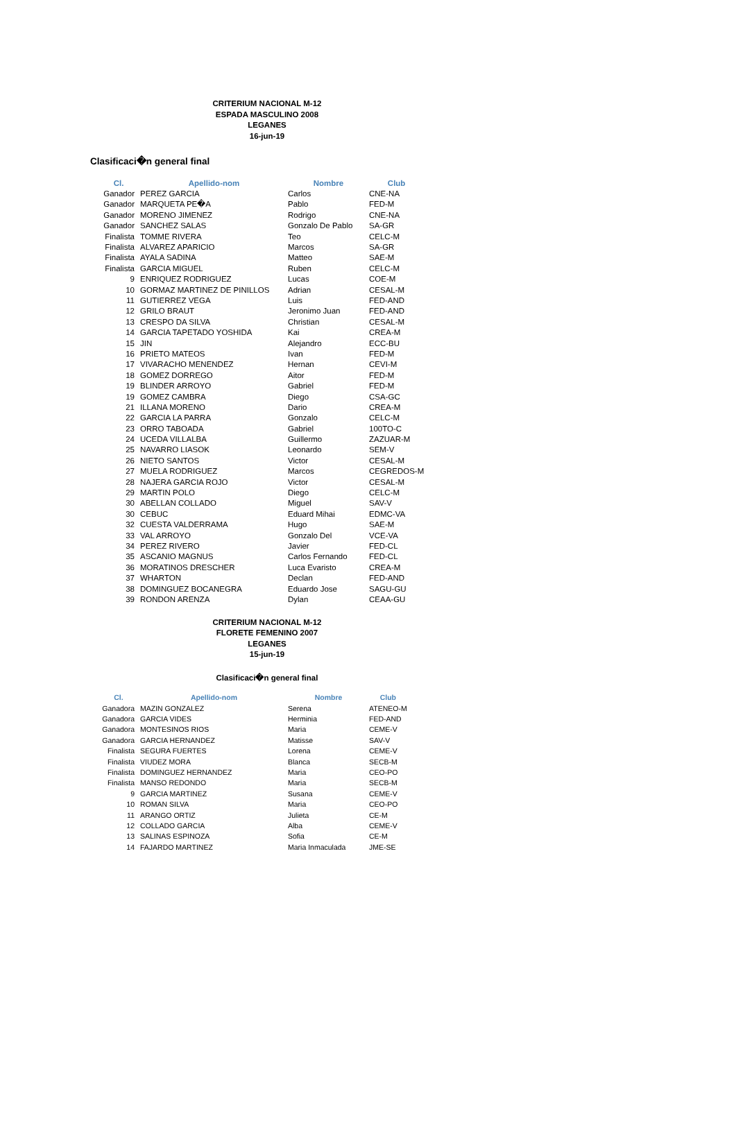CRITERIUM NACIONAL M-12
ESPADA MASCULINO 2008
LEGANES
16-jun-19
Clasificaci�n general final
| Cl. | Apellido-nom | Nombre | Club |
| --- | --- | --- | --- |
| Ganador | PEREZ GARCIA | Carlos | CNE-NA |
| Ganador | MARQUETA PE�A | Pablo | FED-M |
| Ganador | MORENO JIMENEZ | Rodrigo | CNE-NA |
| Ganador | SANCHEZ SALAS | Gonzalo De Pablo | SA-GR |
| Finalista | TOMME RIVERA | Teo | CELC-M |
| Finalista | ALVAREZ APARICIO | Marcos | SA-GR |
| Finalista | AYALA SADINA | Matteo | SAE-M |
| Finalista | GARCIA MIGUEL | Ruben | CELC-M |
| 9 | ENRIQUEZ RODRIGUEZ | Lucas | COE-M |
| 10 | GORMAZ MARTINEZ DE PINILLOS | Adrian | CESAL-M |
| 11 | GUTIERREZ VEGA | Luis | FED-AND |
| 12 | GRILO BRAUT | Jeronimo Juan | FED-AND |
| 13 | CRESPO DA SILVA | Christian | CESAL-M |
| 14 | GARCIA TAPETADO YOSHIDA | Kai | CREA-M |
| 15 | JIN | Alejandro | ECC-BU |
| 16 | PRIETO MATEOS | Ivan | FED-M |
| 17 | VIVARACHO MENENDEZ | Hernan | CEVI-M |
| 18 | GOMEZ DORREGO | Aitor | FED-M |
| 19 | BLINDER ARROYO | Gabriel | FED-M |
| 19 | GOMEZ CAMBRA | Diego | CSA-GC |
| 21 | ILLANA MORENO | Dario | CREA-M |
| 22 | GARCIA LA PARRA | Gonzalo | CELC-M |
| 23 | ORRO TABOADA | Gabriel | 100TO-C |
| 24 | UCEDA VILLALBA | Guillermo | ZAZUAR-M |
| 25 | NAVARRO LIASOK | Leonardo | SEM-V |
| 26 | NIETO SANTOS | Victor | CESAL-M |
| 27 | MUELA RODRIGUEZ | Marcos | CEGREDOS-M |
| 28 | NAJERA GARCIA ROJO | Victor | CESAL-M |
| 29 | MARTIN POLO | Diego | CELC-M |
| 30 | ABELLAN COLLADO | Miguel | SAV-V |
| 30 | CEBUC | Eduard Mihai | EDMC-VA |
| 32 | CUESTA VALDERRAMA | Hugo | SAE-M |
| 33 | VAL ARROYO | Gonzalo Del | VCE-VA |
| 34 | PEREZ RIVERO | Javier | FED-CL |
| 35 | ASCANIO MAGNUS | Carlos Fernando | FED-CL |
| 36 | MORATINOS DRESCHER | Luca Evaristo | CREA-M |
| 37 | WHARTON | Declan | FED-AND |
| 38 | DOMINGUEZ BOCANEGRA | Eduardo Jose | SAGU-GU |
| 39 | RONDON ARENZA | Dylan | CEAA-GU |
CRITERIUM NACIONAL M-12
FLORETE FEMENINO 2007
LEGANES
15-jun-19
Clasificaci�n general final
| Cl. | Apellido-nom | Nombre | Club |
| --- | --- | --- | --- |
| Ganadora | MAZIN GONZALEZ | Serena | ATENEO-M |
| Ganadora | GARCIA VIDES | Herminia | FED-AND |
| Ganadora | MONTESINOS RIOS | Maria | CEME-V |
| Ganadora | GARCIA HERNANDEZ | Matisse | SAV-V |
| Finalista | SEGURA FUERTES | Lorena | CEME-V |
| Finalista | VIUDEZ MORA | Blanca | SECB-M |
| Finalista | DOMINGUEZ HERNANDEZ | Maria | CEO-PO |
| Finalista | MANSO REDONDO | Maria | SECB-M |
| 9 | GARCIA MARTINEZ | Susana | CEME-V |
| 10 | ROMAN SILVA | Maria | CEO-PO |
| 11 | ARANGO ORTIZ | Julieta | CE-M |
| 12 | COLLADO GARCIA | Alba | CEME-V |
| 13 | SALINAS ESPINOZA | Sofia | CE-M |
| 14 | FAJARDO MARTINEZ | Maria Inmaculada | JME-SE |